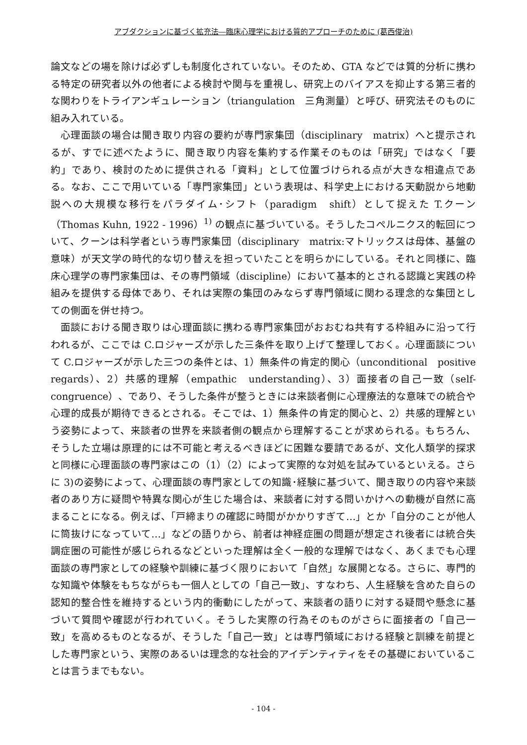アブダクションに基づく拡充法―臨床心理学における質的アプローチのために (葛西俊治)
論文などの場を除けば必ずしも制度化されていない。そのため、GTA などでは質的分析に携わる特定の研究者以外の他者による検討や関与を重視し、研究上のバイアスを抑止する第三者的な関わりをトライアンギュレーション（triangulation　三角測量）と呼び、研究法そのものに組み入れている。
心理面談の場合は聞き取り内容の要約が専門家集団（disciplinary　matrix）へと提示されるが、すでに述べたように、聞き取り内容を集約する作業そのものは「研究」ではなく「要約」であり、検討のために提供される「資料」として位置づけられる点が大きな相違点である。なお、ここで用いている「専門家集団」という表現は、科学史上における天動説から地動説への大規模な移行をパラダイム･シフト（paradigm　shift）として捉えた T.クーン（Thomas Kuhn, 1922 - 1996）<sup>1)</sup> の観点に基づいている。そうしたコペルニクス的転回について、クーンは科学者という専門家集団（disciplinary　matrix:マトリックスは母体、基盤の意味）が天文学の時代的な切り替えを担っていたことを明らかにしている。それと同様に、臨床心理学の専門家集団は、その専門領域（discipline）において基本的とされる認識と実践の枠組みを提供する母体であり、それは実際の集団のみならず専門領域に関わる理念的な集団としての側面を併せ持つ。
面談における聞き取りは心理面談に携わる専門家集団がおおむね共有する枠組みに沿って行われるが、ここでは C.ロジャーズが示した三条件を取り上げて整理しておく。心理面談について C.ロジャーズが示した三つの条件とは、1）無条件の肯定的関心（unconditional　positive　regards）、2）共感的理解（empathic　understanding）、3）面接者の自己一致（self-congruence）、であり、そうした条件が整うときには来談者側に心理療法的な意味での統合や心理的成長が期待できるとされる。そこでは、1）無条件の肯定的関心と、2）共感的理解という姿勢によって、来談者の世界を来談者側の観点から理解することが求められる。もちろん、そうした立場は原理的には不可能と考えるべきほどに困難な要請であるが、文化人類学的探求と同様に心理面談の専門家はこの（1）（2）によって実際的な対処を試みているといえる。さらに 3)の姿勢によって、心理面談の専門家としての知識･経験に基づいて、聞き取りの内容や来談者のあり方に疑問や特異な関心が生じた場合は、来談者に対する問いかけへの動機が自然に高まることになる。例えば、「戸締まりの確認に時間がかかりすぎて…」とか「自分のことが他人に筒抜けになっていて…」などの語りから、前者は神経症圏の問題が想定され後者には統合失調症圏の可能性が感じられるなどといった理解は全く一般的な理解ではなく、あくまでも心理面談の専門家としての経験や訓練に基づく限りにおいて「自然」な展開となる。さらに、専門的な知識や体験をもちながらも一個人としての「自己一致」、すなわち、人生経験を含めた自らの認知的整合性を維持するという内的衝動にしたがって、来談者の語りに対する疑問や懸念に基づいて質問や確認が行われていく。そうした実際の行為そのものがさらに面接者の「自己一致」を高めるものとなるが、そうした「自己一致」とは専門領域における経験と訓練を前提とした専門家という、実際のあるいは理念的な社会的アイデンティティをその基礎においていることは言うまでもない。
- 104 -